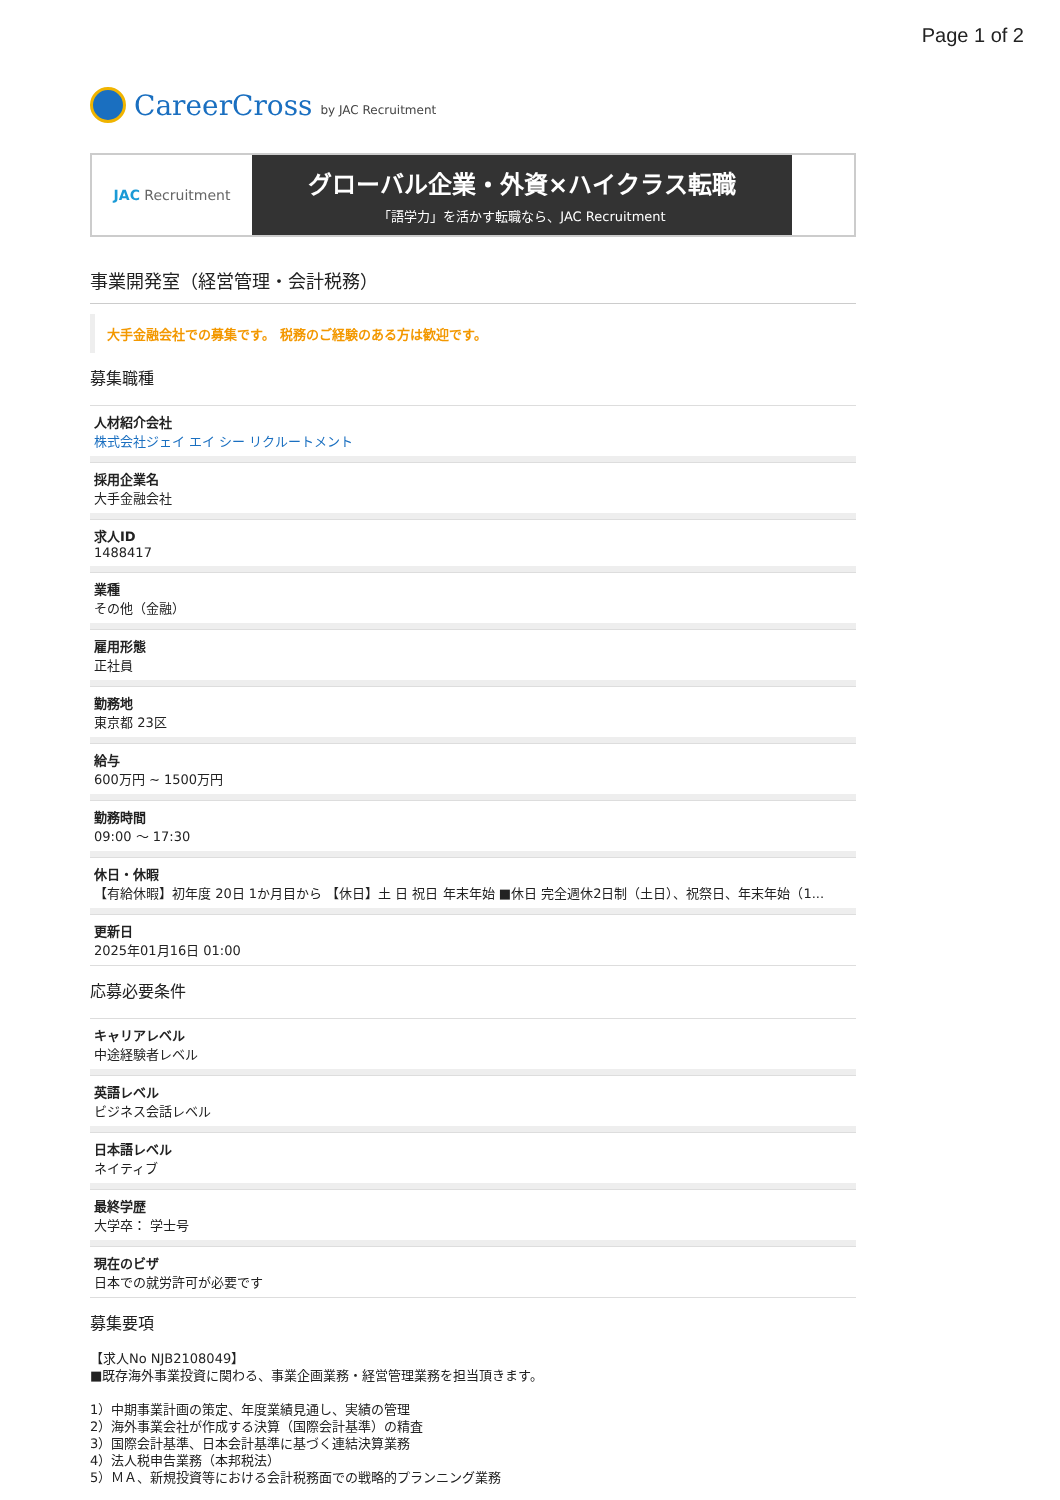Page 1 of 2
CareerCross by JAC Recruitment
JAC Recruitment
グローバル企業・外資×ハイクラス転職
「語学力」を活かす転職なら、JAC Recruitment
事業開発室（経営管理・会計税務）
大手金融会社での募集です。 税務のご経験のある方は歓迎です。
募集職種
人材紹介会社
株式会社ジェイ エイ シー リクルートメント
採用企業名
大手金融会社
求人ID
1488417
業種
その他（金融）
雇用形態
正社員
勤務地
東京都 23区
給与
600万円 ~ 1500万円
勤務時間
09:00 〜 17:30
休日・休暇
【有給休暇】初年度 20日 1か月目から 【休日】土 日 祝日 年末年始 ■休日 完全週休2日制（土日）、祝祭日、年末年始（1...
更新日
2025年01月16日 01:00
応募必要条件
キャリアレベル
中途経験者レベル
英語レベル
ビジネス会話レベル
日本語レベル
ネイティブ
最終学歴
大学卒： 学士号
現在のビザ
日本での就労許可が必要です
募集要項
【求人No NJB2108049】
■既存海外事業投資に関わる、事業企画業務・経営管理業務を担当頂きます。
1）中期事業計画の策定、年度業績見通し、実績の管理
2）海外事業会社が作成する決算（国際会計基準）の精査
3）国際会計基準、日本会計基準に基づく連結決算業務
4）法人税申告業務（本邦税法）
5）ＭＡ、新規投資等における会計税務面での戦略的プランニング業務